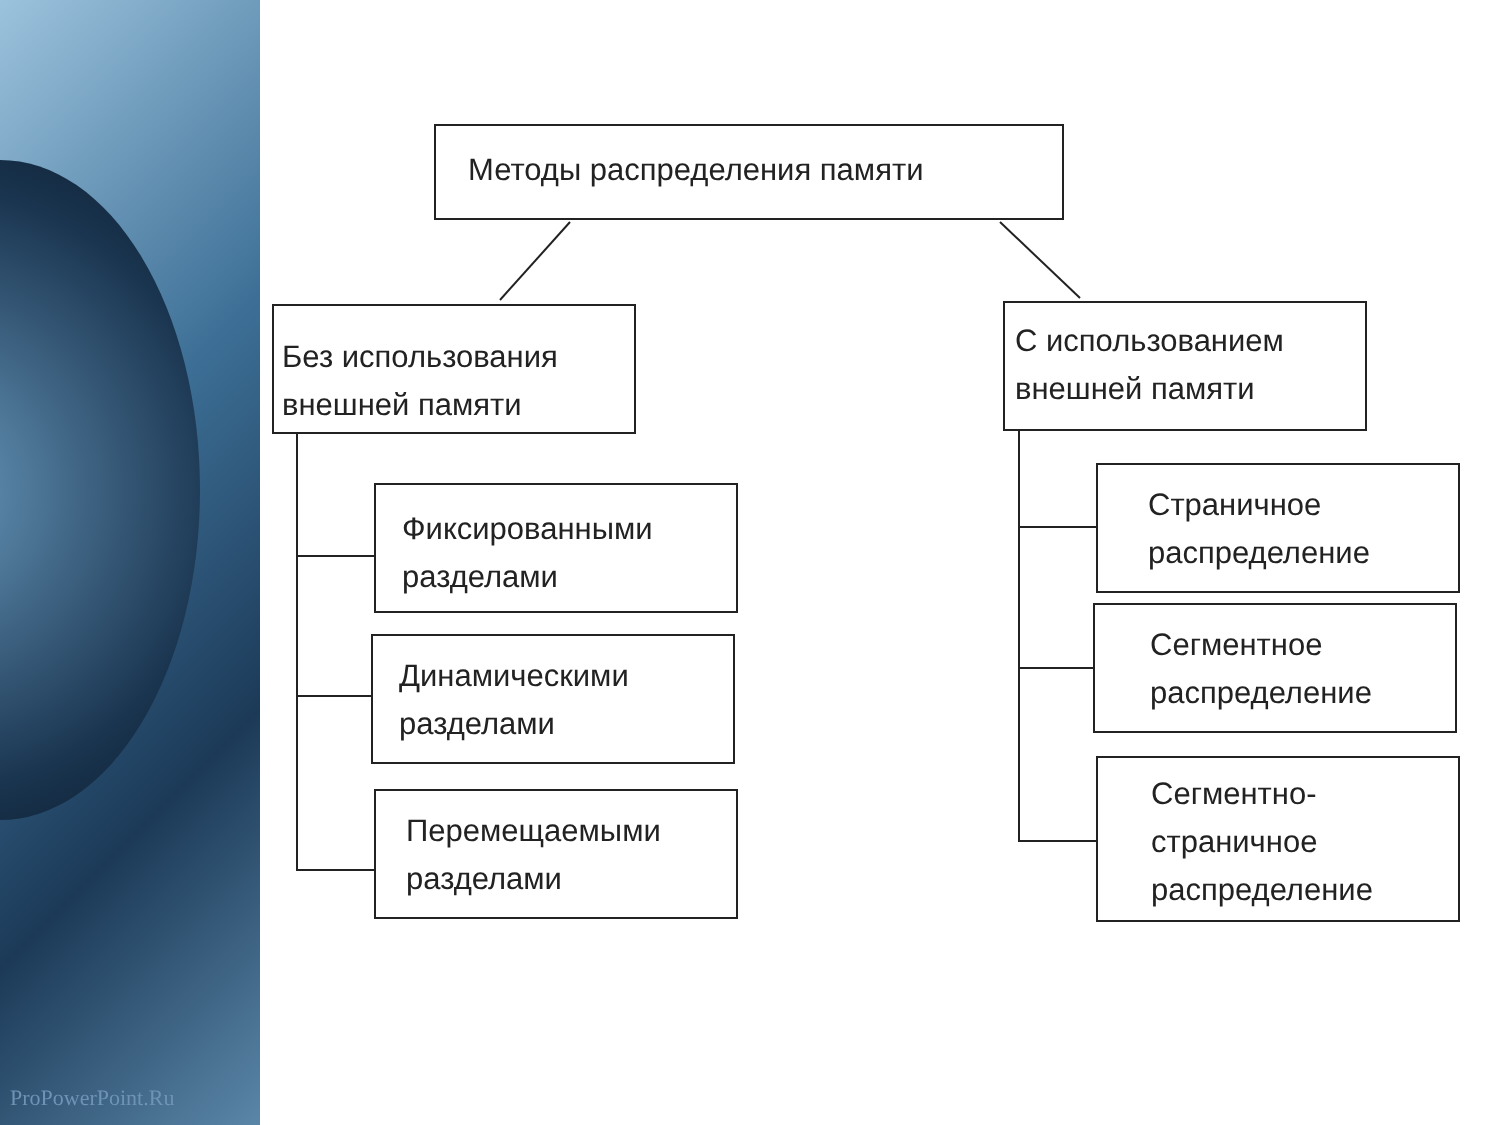ProPowerPoint.Ru
Методы распределения памяти
Без использования внешней памяти
С использованием внешней памяти
Фиксированными разделами
Динамическими разделами
Перемещаемыми разделами
Страничное распределение
Сегментное распределение
Сегментно-страничное распределение